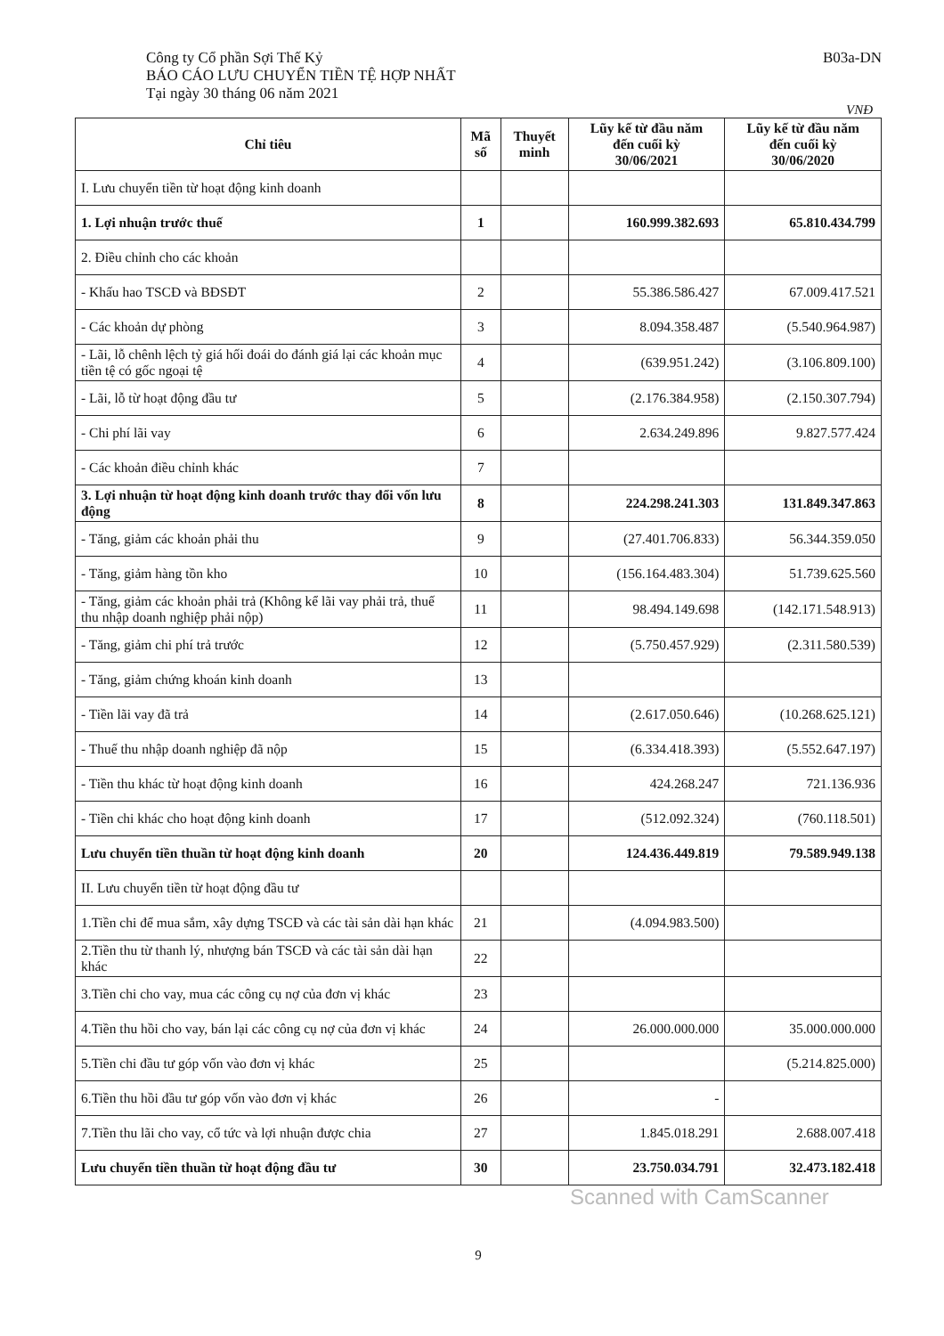Công ty Cổ phần Sợi Thế Kỷ
BÁO CÁO LƯU CHUYỂN TIỀN TỆ HỢP NHẤT
Tại ngày 30 tháng 06 năm 2021
B03a-DN
VNĐ
| Chỉ tiêu | Mã số | Thuyết minh | Lũy kế từ đầu năm đến cuối kỳ 30/06/2021 | Lũy kế từ đầu năm đến cuối kỳ 30/06/2020 |
| --- | --- | --- | --- | --- |
| I. Lưu chuyển tiền từ hoạt động kinh doanh | | | | |
| 1. Lợi nhuận trước thuế | 1 | | 160.999.382.693 | 65.810.434.799 |
| 2. Điều chỉnh cho các khoản | | | | |
| - Khấu hao TSCĐ và BĐSĐT | 2 | | 55.386.586.427 | 67.009.417.521 |
| - Các khoản dự phòng | 3 | | 8.094.358.487 | (5.540.964.987) |
| - Lãi, lỗ chênh lệch tỷ giá hối đoái do đánh giá lại các khoản mục tiền tệ có gốc ngoại tệ | 4 | | (639.951.242) | (3.106.809.100) |
| - Lãi, lỗ từ hoạt động đầu tư | 5 | | (2.176.384.958) | (2.150.307.794) |
| - Chi phí lãi vay | 6 | | 2.634.249.896 | 9.827.577.424 |
| - Các khoản điều chỉnh khác | 7 | | | |
| 3. Lợi nhuận từ hoạt động kinh doanh trước thay đổi vốn lưu động | 8 | | 224.298.241.303 | 131.849.347.863 |
| - Tăng, giảm các khoản phải thu | 9 | | (27.401.706.833) | 56.344.359.050 |
| - Tăng, giảm hàng tồn kho | 10 | | (156.164.483.304) | 51.739.625.560 |
| - Tăng, giảm các khoản phải trả (Không kể lãi vay phải trả, thuế thu nhập doanh nghiệp phải nộp) | 11 | | 98.494.149.698 | (142.171.548.913) |
| - Tăng, giảm chi phí trả trước | 12 | | (5.750.457.929) | (2.311.580.539) |
| - Tăng, giảm chứng khoán kinh doanh | 13 | | | |
| - Tiền lãi vay đã trả | 14 | | (2.617.050.646) | (10.268.625.121) |
| - Thuế thu nhập doanh nghiệp đã nộp | 15 | | (6.334.418.393) | (5.552.647.197) |
| - Tiền thu khác từ hoạt động kinh doanh | 16 | | 424.268.247 | 721.136.936 |
| - Tiền chi khác cho hoạt động kinh doanh | 17 | | (512.092.324) | (760.118.501) |
| Lưu chuyển tiền thuần từ hoạt động kinh doanh | 20 | | 124.436.449.819 | 79.589.949.138 |
| II. Lưu chuyển tiền từ hoạt động đầu tư | | | | |
| 1.Tiền chi để mua sắm, xây dựng TSCĐ và các tài sản dài hạn khác | 21 | | (4.094.983.500) | |
| 2.Tiền thu từ thanh lý, nhượng bán TSCĐ và các tài sản dài hạn khác | 22 | | | |
| 3.Tiền chi cho vay, mua các công cụ nợ của đơn vị khác | 23 | | | |
| 4.Tiền thu hồi cho vay, bán lại các công cụ nợ của đơn vị khác | 24 | | 26.000.000.000 | 35.000.000.000 |
| 5.Tiền chi đầu tư góp vốn vào đơn vị khác | 25 | | | (5.214.825.000) |
| 6.Tiền thu hồi đầu tư góp vốn vào đơn vị khác | 26 | | - | |
| 7.Tiền thu lãi cho vay, cổ tức và lợi nhuận được chia | 27 | | 1.845.018.291 | 2.688.007.418 |
| Lưu chuyển tiền thuần từ hoạt động đầu tư | 30 | | 23.750.034.791 | 32.473.182.418 |
9
Scanned with CamScanner